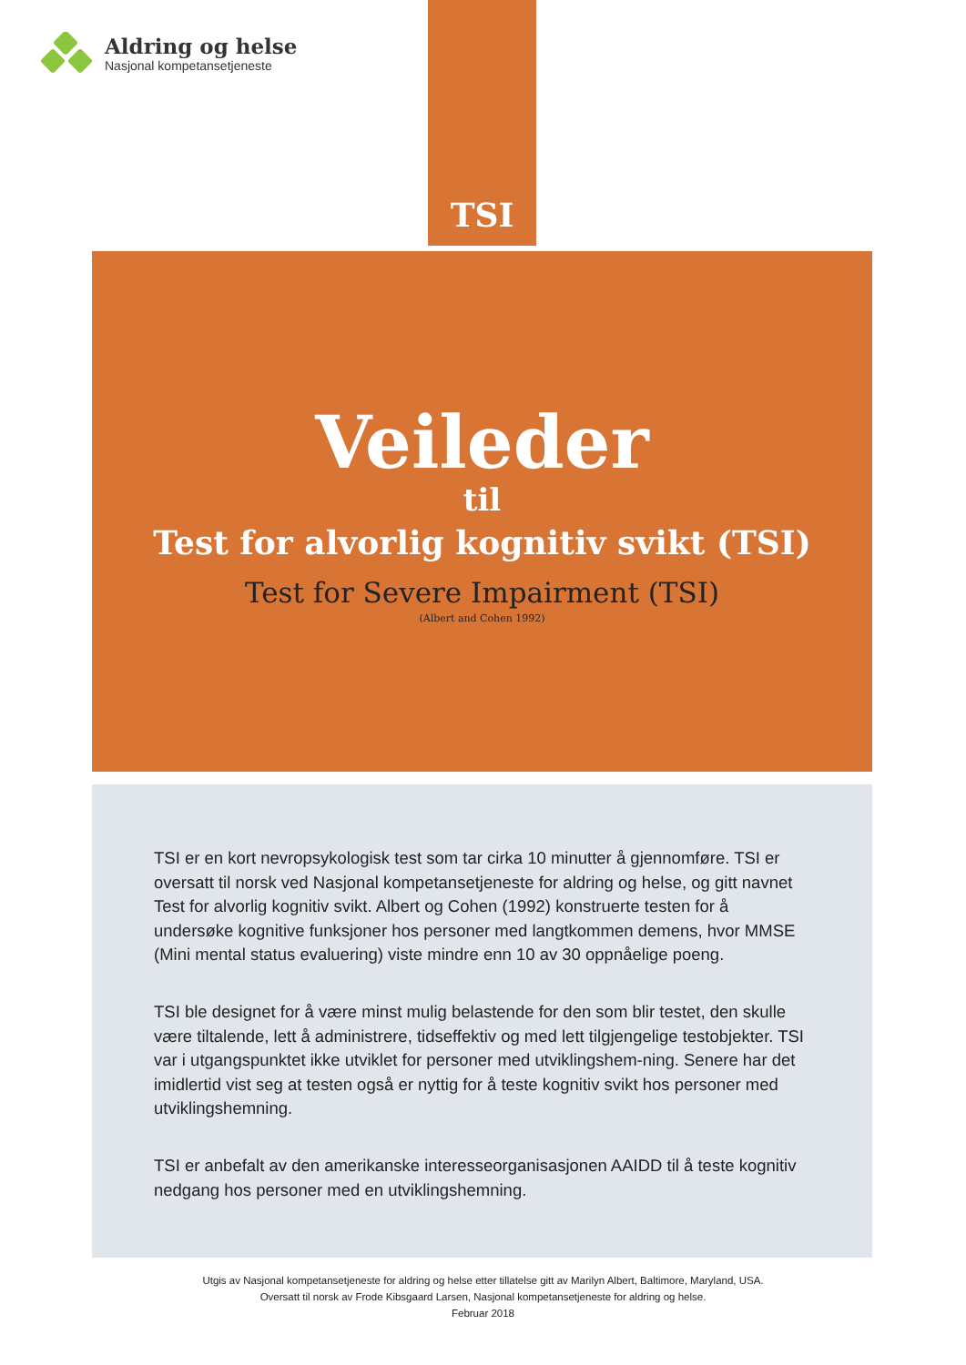Aldring og helse
Nasjonal kompetansetjeneste
TSI
Veileder
til
Test for alvorlig kognitiv svikt (TSI)
Test for Severe Impairment (TSI)
(Albert and Cohen 1992)
TSI er en kort nevropsykologisk test som tar cirka 10 minutter å gjennomføre. TSI er oversatt til norsk ved Nasjonal kompetansetjeneste for aldring og helse, og gitt navnet Test for alvorlig kognitiv svikt. Albert og Cohen (1992) konstruerte testen for å undersøke kognitive funksjoner hos personer med langtkommen demens, hvor MMSE (Mini mental status evaluering) viste mindre enn 10 av 30 oppnåelige poeng.
TSI ble designet for å være minst mulig belastende for den som blir testet, den skulle være tiltalende, lett å administrere, tidseffektiv og med lett tilgjengelige testobjekter. TSI var i utgangspunktet ikke utviklet for personer med utviklingshem-ning. Senere har det imidlertid vist seg at testen også er nyttig for å teste kognitiv svikt hos personer med utviklingshemning.
TSI er anbefalt av den amerikanske interesseorganisasjonen AAIDD til å teste kognitiv nedgang hos personer med en utviklingshemning.
Utgis av Nasjonal kompetansetjeneste for aldring og helse etter tillatelse gitt av Marilyn Albert, Baltimore, Maryland, USA.
Oversatt til norsk av Frode Kibsgaard Larsen, Nasjonal kompetansetjeneste for aldring og helse.
Februar 2018